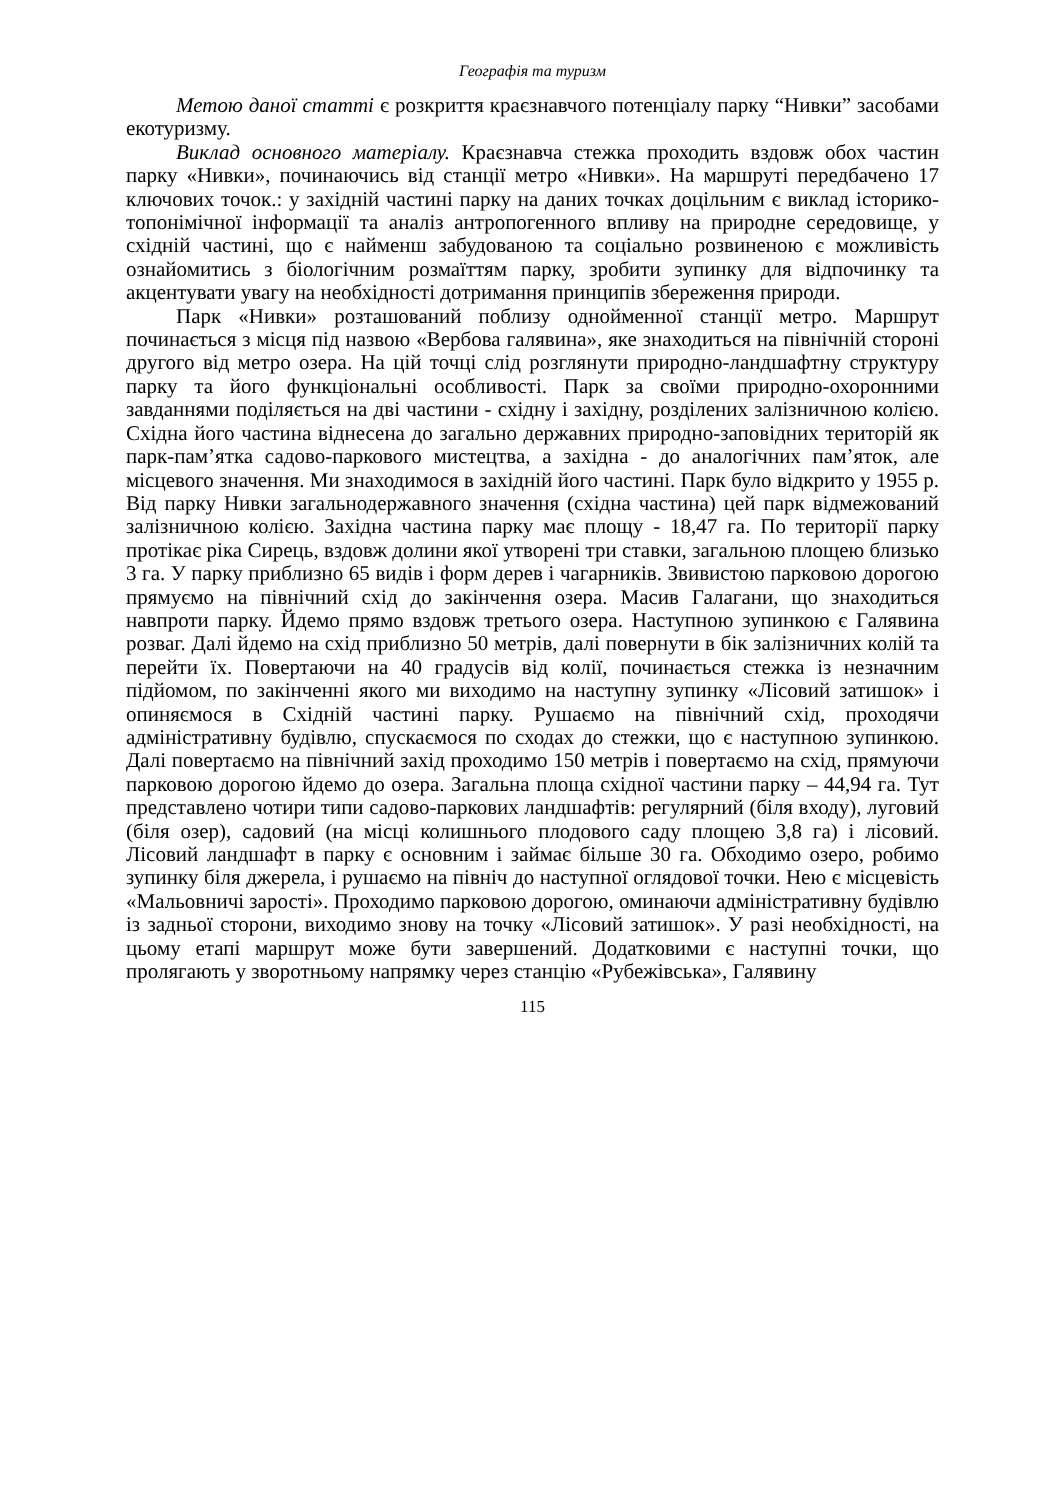Географія та туризм
Метою даної статті є розкриття краєзнавчого потенціалу парку “Нивки” засобами екотуризму.
Виклад основного матеріалу. Краєзнавча стежка проходить вздовж обох частин парку «Нивки», починаючись від станції метро «Нивки». На маршруті передбачено 17 ключових точок.: у західній частині парку на даних точках доцільним є виклад історико-топонімічної інформації та аналіз антропогенного впливу на природне середовище, у східній частині, що є найменш забудованою та соціально розвиненою є можливість ознайомитись з біологічним розмаїттям парку, зробити зупинку для відпочинку та акцентувати увагу на необхідності дотримання принципів збереження природи.
Парк «Нивки» розташований поблизу однойменної станції метро. Маршрут починається з місця під назвою «Вербова галявина», яке знаходиться на північній стороні другого від метро озера. На цій точці слід розглянути природно-ландшафтну структуру парку та його функціональні особливості. Парк за своїми природно-охоронними завданнями поділяється на дві частини - східну і західну, розділених залізничною колією. Східна його частина віднесена до загально державних природно-заповідних територій як парк-пам’ятка садово-паркового мистецтва, а західна - до аналогічних пам’яток, але місцевого значення. Ми знаходимося в західній його частині. Парк було відкрито у 1955 р. Від парку Нивки загальнодержавного значення (східна частина) цей парк відмежований залізничною колією. Західна частина парку має площу - 18,47 га. По території парку протікає ріка Сирець, вздовж долини якої утворені три ставки, загальною площею близько 3 га. У парку приблизно 65 видів і форм дерев і чагарників. Звивистою парковою дорогою прямуємо на північний схід до закінчення озера. Масив Галагани, що знаходиться навпроти парку. Йдемо прямо вздовж третього озера. Наступною зупинкою є Галявина розваг. Далі йдемо на схід приблизно 50 метрів, далі повернути в бік залізничних колій та перейти їх. Повертаючи на 40 градусів від колії, починається стежка із незначним підйомом, по закінченні якого ми виходимо на наступну зупинку «Лісовий затишок» і опиняємося в Східній частині парку. Рушаємо на північний схід, проходячи адміністративну будівлю, спускаємося по сходах до стежки, що є наступною зупинкою. Далі повертаємо на північний захід проходимо 150 метрів і повертаємо на схід, прямуючи парковою дорогою йдемо до озера. Загальна площа східної частини парку – 44,94 га. Тут представлено чотири типи садово-паркових ландшафтів: регулярний (біля входу), луговий (біля озер), садовий (на місці колишнього плодового саду площею 3,8 га) і лісовий. Лісовий ландшафт в парку є основним і займає більше 30 га. Обходимо озеро, робимо зупинку біля джерела, і рушаємо на північ до наступної оглядової точки. Нею є місцевість «Мальовничі зарості». Проходимо парковою дорогою, оминаючи адміністративну будівлю із задньої сторони, виходимо знову на точку «Лісовий затишок». У разі необхідності, на цьому етапі маршрут може бути завершений. Додатковими є наступні точки, що пролягають у зворотньому напрямку через станцію «Рубежівська», Галявину
115